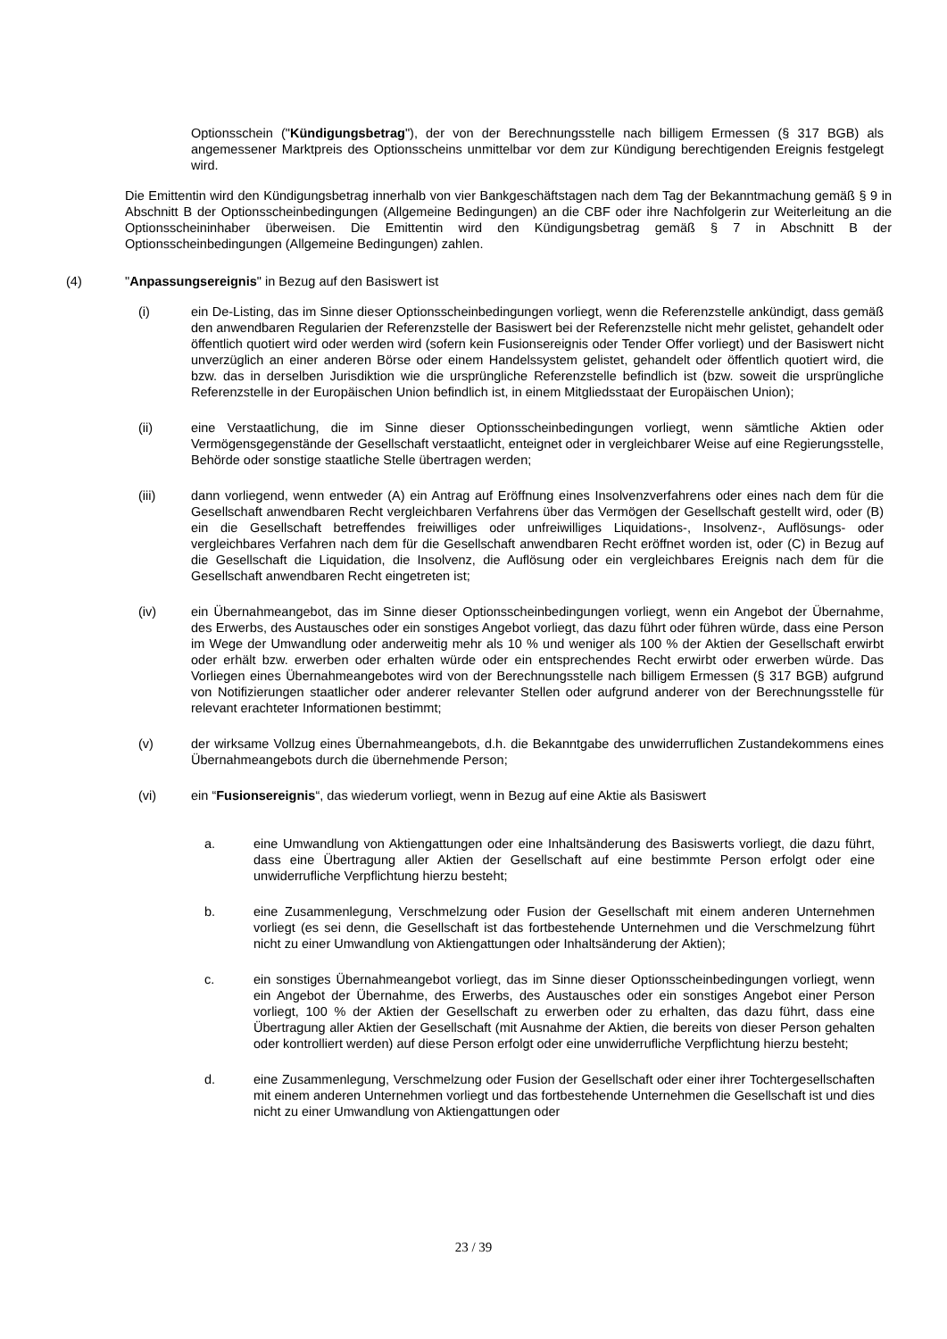Optionsschein ("Kündigungsbetrag"), der von der Berechnungsstelle nach billigem Ermessen (§ 317 BGB) als angemessener Marktpreis des Optionsscheins unmittelbar vor dem zur Kündigung berechtigenden Ereignis festgelegt wird.
Die Emittentin wird den Kündigungsbetrag innerhalb von vier Bankgeschäftstagen nach dem Tag der Bekanntmachung gemäß § 9 in Abschnitt B der Optionsscheinbedingungen (Allgemeine Bedingungen) an die CBF oder ihre Nachfolgerin zur Weiterleitung an die Optionsscheininhaber überweisen. Die Emittentin wird den Kündigungsbetrag gemäß § 7 in Abschnitt B der Optionsscheinbedingungen (Allgemeine Bedingungen) zahlen.
(4) "Anpassungsereignis" in Bezug auf den Basiswert ist
(i) ein De-Listing, das im Sinne dieser Optionsscheinbedingungen vorliegt, wenn die Referenzstelle ankündigt, dass gemäß den anwendbaren Regularien der Referenzstelle der Basiswert bei der Referenzstelle nicht mehr gelistet, gehandelt oder öffentlich quotiert wird oder werden wird (sofern kein Fusionsereignis oder Tender Offer vorliegt) und der Basiswert nicht unverzüglich an einer anderen Börse oder einem Handelssystem gelistet, gehandelt oder öffentlich quotiert wird, die bzw. das in derselben Jurisdiktion wie die ursprüngliche Referenzstelle befindlich ist (bzw. soweit die ursprüngliche Referenzstelle in der Europäischen Union befindlich ist, in einem Mitgliedsstaat der Europäischen Union);
(ii) eine Verstaatlichung, die im Sinne dieser Optionsscheinbedingungen vorliegt, wenn sämtliche Aktien oder Vermögensgegenstände der Gesellschaft verstaatlicht, enteignet oder in vergleichbarer Weise auf eine Regierungsstelle, Behörde oder sonstige staatliche Stelle übertragen werden;
(iii) dann vorliegend, wenn entweder (A) ein Antrag auf Eröffnung eines Insolvenzverfahrens oder eines nach dem für die Gesellschaft anwendbaren Recht vergleichbaren Verfahrens über das Vermögen der Gesellschaft gestellt wird, oder (B) ein die Gesellschaft betreffendes freiwilliges oder unfreiwilliges Liquidations-, Insolvenz-, Auflösungs- oder vergleichbares Verfahren nach dem für die Gesellschaft anwendbaren Recht eröffnet worden ist, oder (C) in Bezug auf die Gesellschaft die Liquidation, die Insolvenz, die Auflösung oder ein vergleichbares Ereignis nach dem für die Gesellschaft anwendbaren Recht eingetreten ist;
(iv) ein Übernahmeangebot, das im Sinne dieser Optionsscheinbedingungen vorliegt, wenn ein Angebot der Übernahme, des Erwerbs, des Austausches oder ein sonstiges Angebot vorliegt, das dazu führt oder führen würde, dass eine Person im Wege der Umwandlung oder anderweitig mehr als 10 % und weniger als 100 % der Aktien der Gesellschaft erwirbt oder erhält bzw. erwerben oder erhalten würde oder ein entsprechendes Recht erwirbt oder erwerben würde. Das Vorliegen eines Übernahmeangebotes wird von der Berechnungsstelle nach billigem Ermessen (§ 317 BGB) aufgrund von Notifizierungen staatlicher oder anderer relevanter Stellen oder aufgrund anderer von der Berechnungsstelle für relevant erachteter Informationen bestimmt;
(v) der wirksame Vollzug eines Übernahmeangebots, d.h. die Bekanntgabe des unwiderruflichen Zustandekommens eines Übernahmeangebots durch die übernehmende Person;
(vi) ein “Fusionsereignis“, das wiederum vorliegt, wenn in Bezug auf eine Aktie als Basiswert
a. eine Umwandlung von Aktiengattungen oder eine Inhaltsänderung des Basiswerts vorliegt, die dazu führt, dass eine Übertragung aller Aktien der Gesellschaft auf eine bestimmte Person erfolgt oder eine unwiderrufliche Verpflichtung hierzu besteht;
b. eine Zusammenlegung, Verschmelzung oder Fusion der Gesellschaft mit einem anderen Unternehmen vorliegt (es sei denn, die Gesellschaft ist das fortbestehende Unternehmen und die Verschmelzung führt nicht zu einer Umwandlung von Aktiengattungen oder Inhaltsänderung der Aktien);
c. ein sonstiges Übernahmeangebot vorliegt, das im Sinne dieser Optionsscheinbedingungen vorliegt, wenn ein Angebot der Übernahme, des Erwerbs, des Austausches oder ein sonstiges Angebot einer Person vorliegt, 100 % der Aktien der Gesellschaft zu erwerben oder zu erhalten, das dazu führt, dass eine Übertragung aller Aktien der Gesellschaft (mit Ausnahme der Aktien, die bereits von dieser Person gehalten oder kontrolliert werden) auf diese Person erfolgt oder eine unwiderrufliche Verpflichtung hierzu besteht;
d. eine Zusammenlegung, Verschmelzung oder Fusion der Gesellschaft oder einer ihrer Tochtergesellschaften mit einem anderen Unternehmen vorliegt und das fortbestehende Unternehmen die Gesellschaft ist und dies nicht zu einer Umwandlung von Aktiengattungen oder
23 / 39